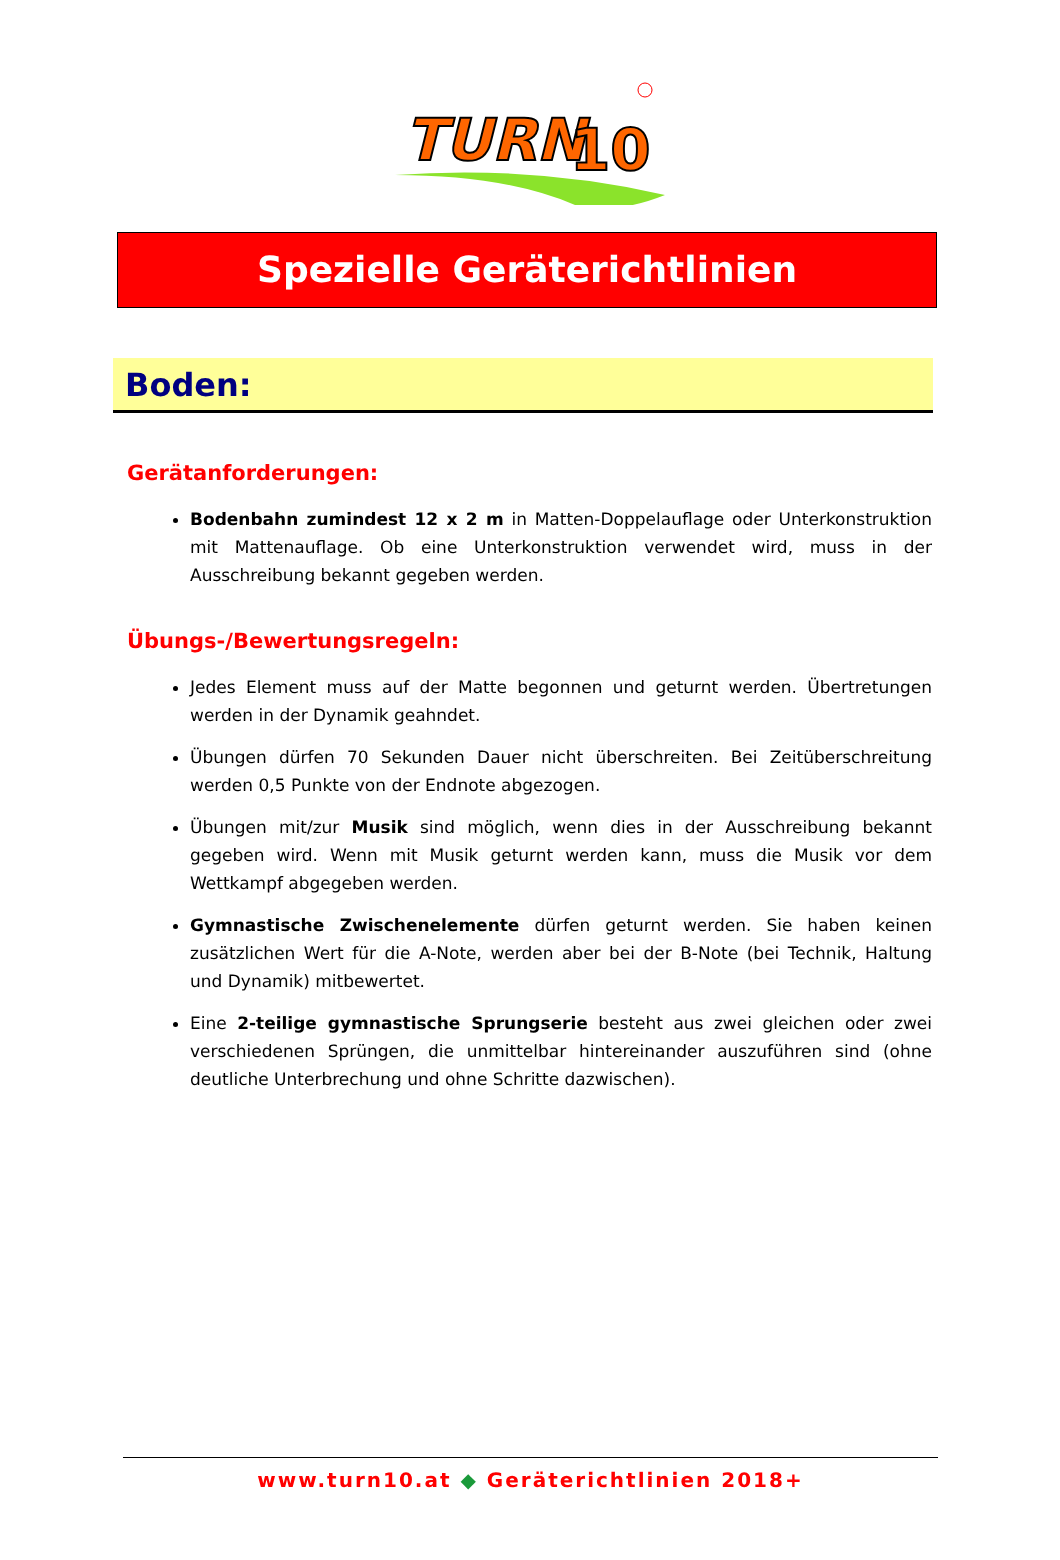TURN
10
Spezielle Geräterichtlinien
Boden:
Gerätanforderungen:
Bodenbahn zumindest 12 x 2 m in Matten-Doppelauflage oder Unterkonstruktion mit Mattenauflage. Ob eine Unterkonstruktion verwendet wird, muss in der Ausschreibung bekannt gegeben werden.
Übungs-/Bewertungsregeln:
Jedes Element muss auf der Matte begonnen und geturnt werden. Übertretungen werden in der Dynamik geahndet.
Übungen dürfen 70 Sekunden Dauer nicht überschreiten. Bei Zeitüberschreitung werden 0,5 Punkte von der Endnote abgezogen.
Übungen mit/zur Musik sind möglich, wenn dies in der Ausschreibung bekannt gegeben wird. Wenn mit Musik geturnt werden kann, muss die Musik vor dem Wettkampf abgegeben werden.
Gymnastische Zwischenelemente dürfen geturnt werden. Sie haben keinen zusätzlichen Wert für die A-Note, werden aber bei der B-Note (bei Technik, Haltung und Dynamik) mitbewertet.
Eine 2-teilige gymnastische Sprungserie besteht aus zwei gleichen oder zwei verschiedenen Sprüngen, die unmittelbar hintereinander auszuführen sind (ohne deutliche Unterbrechung und ohne Schritte dazwischen).
www.turn10.at ◆ Geräterichtlinien 2018+